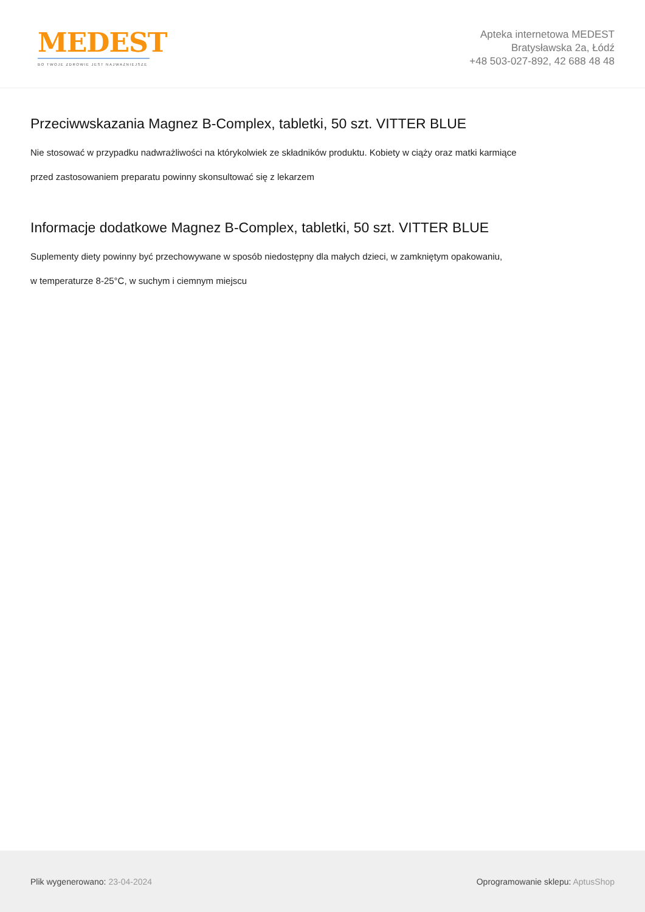MEDEST
BO TWOJE ZDROWIE JEST NAJWAŻNIEJSZE
Apteka internetowa MEDEST
Bratysławska 2a, Łódź
+48 503-027-892, 42 688 48 48
Przeciwwskazania Magnez B-Complex, tabletki, 50 szt. VITTER BLUE
Nie stosować w przypadku nadwrażliwości na którykolwiek ze składników produktu. Kobiety w ciąży oraz matki karmiące
przed zastosowaniem preparatu powinny skonsultować się z lekarzem
Informacje dodatkowe Magnez B-Complex, tabletki, 50 szt. VITTER BLUE
Suplementy diety powinny być przechowywane w sposób niedostępny dla małych dzieci, w zamkniętym opakowaniu,
w temperaturze 8-25°C, w suchym i ciemnym miejscu
Plik wygenerowano: 23-04-2024 Oprogramowanie sklepu: AptusShop